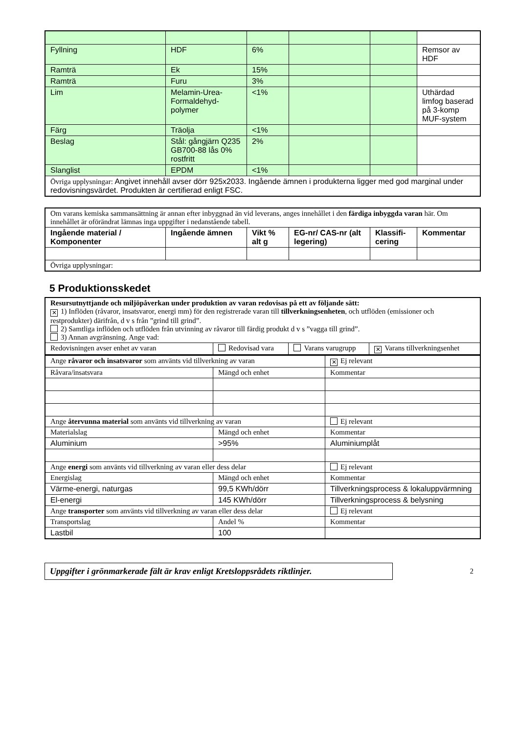| Fyllning | HDF | 6% | | | Remsor av HDF |
| Ramträ | Ek | 15% | | | |
| Ramträ | Furu | 3% | | | |
| Lim | Melamin-Urea-Formaldehyd-polymer | <1% | | | Uthärdad limfog baserad på 3-komp MUF-system |
| Färg | Träolja | <1% | | | |
| Beslag | Stål: gångjärn Q235 GB700-88 lås 0% rostfritt | 2% | | | |
| Slanglist | EPDM | <1% | | | |
| Övriga upplysningar: Angivet innehåll avser dörr 925x2033. Ingående ämnen i produkterna ligger med god marginal under redovisningsvärdet. Produkten är certifierad enligt FSC. | | | | | |
| Om varans kemiska sammansättning är annan efter inbyggnad än vid leverans, anges innehållet i den färdiga inbyggda varan här. Om innehållet är oförändrat lämnas inga uppgifter i nedanstående tabell. | | | | | |
| Ingående material / Komponenter | Ingående ämnen | Vikt % alt g | EG-nr/ CAS-nr (alt legering) | Klassifi-cering | Kommentar |
| Övriga upplysningar: | | | | | |
5 Produktionsskedet
| Resursutnyttjande och miljöpåverkan under produktion av varan redovisas på ett av följande sätt: ✕ 1) Inflöden (råvaror, insatsvaror, energi mm) för den registrerade varan till tillverkningsenheten , och utflöden (emissioner och restprodukter) därifrån, d v s från ”grind till grind”. 2) Samtliga inflöden och utflöden från utvinning av råvaror till färdig produkt d v s ”vagga till grind”. 3) Annan avgränsning. Ange vad: | | | |
| Redovisningen avser enhet av varan | Redovisad vara | Varans varugrupp | ✕ Varans tillverkningsenhet |
| Ange råvaror och insatsvaror som använts vid tillverkning av varan | | ✕ Ej relevant |
| Råvara/insatsvara | Mängd och enhet | Kommentar |
| Ange återvunna material som använts vid tillverkning av varan | | Ej relevant |
| Materialslag | Mängd och enhet | Kommentar |
| Aluminium | >95% | Aluminiumplåt |
| Ange energi som använts vid tillverkning av varan eller dess delar | | Ej relevant |
| Energislag | Mängd och enhet | Kommentar |
| Värme-energi, naturgas | 99,5 KWh/dörr | Tillverkningsprocess & lokaluppvärmning |
| El-energi | 145 KWh/dörr | Tillverkningsprocess & belysning |
| Ange transporter som använts vid tillverkning av varan eller dess delar | | Ej relevant |
| Transportslag | Andel % | Kommentar |
| Lastbil | 100 | |
Uppgifter i grönmarkerade fält är krav enligt Kretsloppsrådets riktlinjer.
2